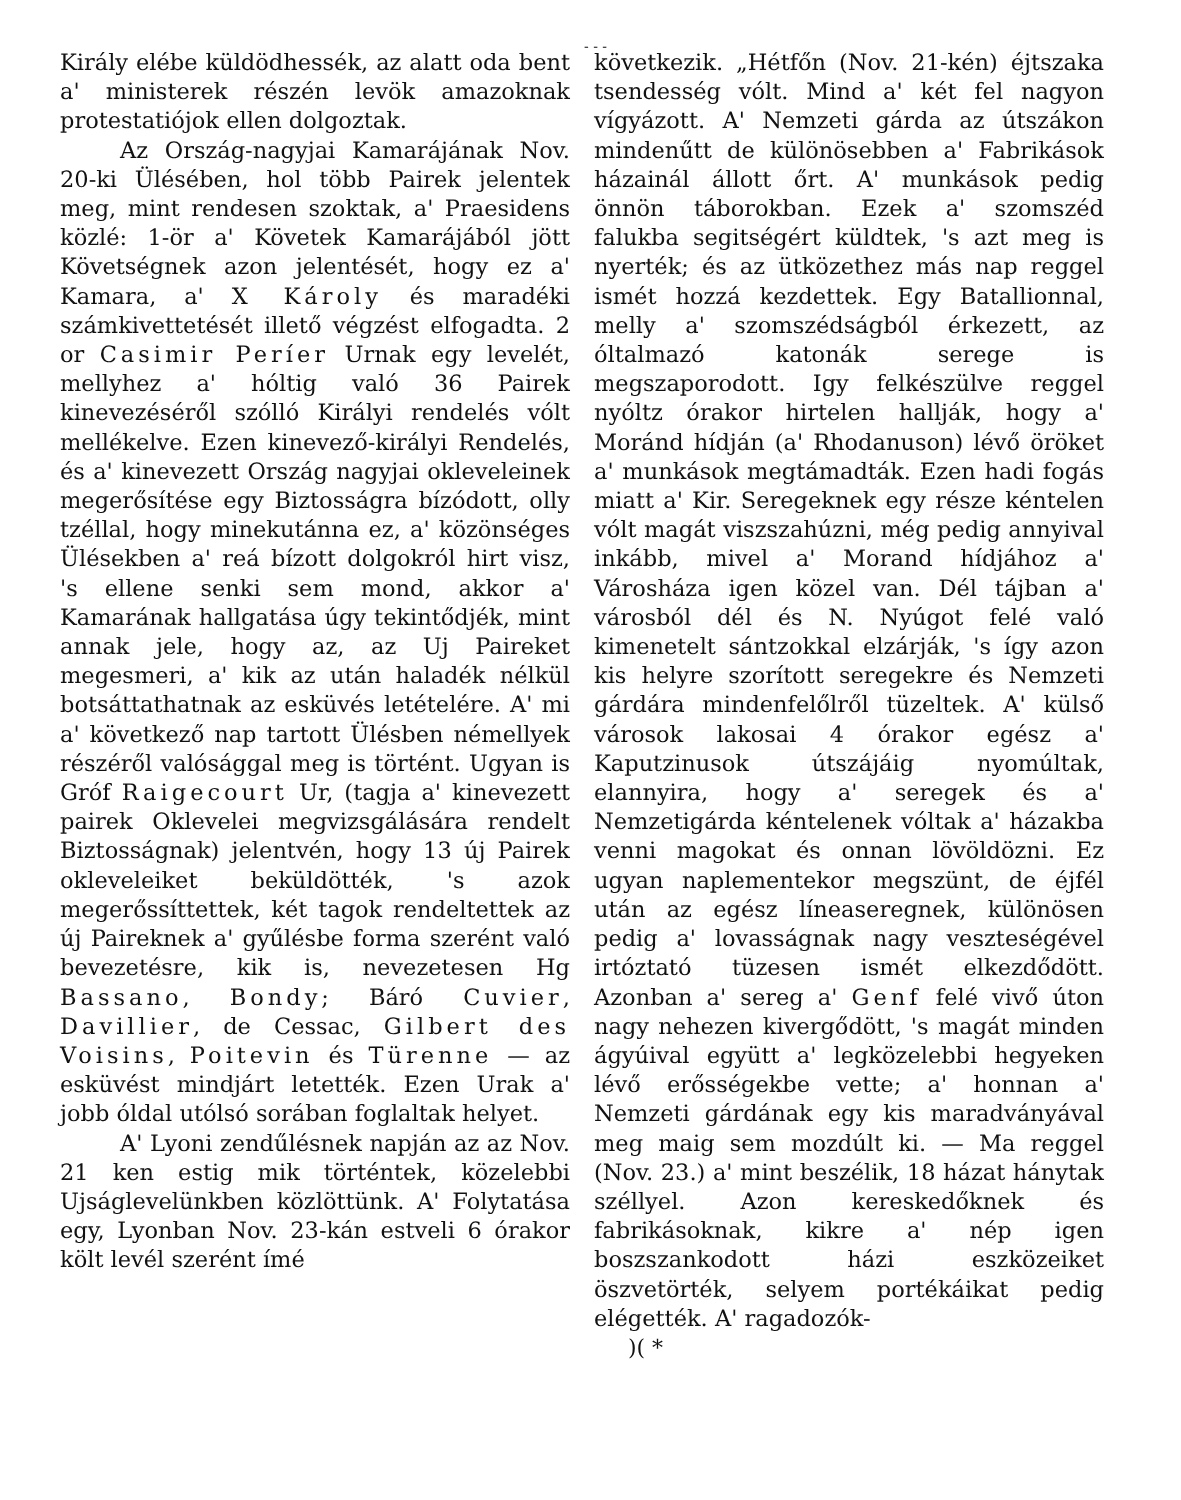- - -
Király elébe küldödhessék, az alatt oda bent a' ministerek részén levök amazoknak protestatiójok ellen dolgoztak.
Az Ország-nagyjai Kamarájának Nov. 20-ki Ülésében, hol több Pairek jelentek meg, mint rendesen szoktak, a' Praesidens közlé: 1-ör a' Követek Kamarájából jött Követségnek azon jelentését, hogy ez a' Kamara, a' X Károly és maradéki számkivettetését illető végzést elfogadta. 2 or Casimir Períer Urnak egy levelét, mellyhez a' hóltig való 36 Pairek kinevezéséről szólló Királyi rendelés vólt mellékelve. Ezen kinevező-királyi Rendelés, és a' kinevezett Ország nagyjai okleveleinek megerősítése egy Biztosságra bízódott, olly tzéllal, hogy minekutánna ez, a' közönséges Ülésekben a' reá bízott dolgokról hirt visz, 's ellene senki sem mond, akkor a' Kamarának hallgatása úgy tekintődjék, mint annak jele, hogy az, az Uj Paireket megesmeri, a' kik az után haladék nélkül botsáttathatnak az esküvés letételére. A' mi a' következő nap tartott Ülésben némellyek részéről valósággal meg is történt. Ugyan is Gróf Raigecourt Ur, (tagja a' kinevezett pairek Oklevelei megvizsgálására rendelt Biztosságnak) jelentvén, hogy 13 új Pairek okleveleiket beküldötték, 's azok megerőssíttettek, két tagok rendeltettek az új Paireknek a' gyűlésbe forma szerént való bevezetésre, kik is, nevezetesen Hg Bassano, Bondy; Báró Cuvier, Davillier, de Cessac, Gilbert des Voisins, Poitevin és Türenne — az esküvést mindjárt letették. Ezen Urak a' jobb óldal utólsó sorában foglaltak helyet.
A' Lyoni zendűlésnek napján az az Nov. 21 ken estig mik történtek, közelebbi Ujságlevelünkben közlöttünk. A' Folytatása egy, Lyonban Nov. 23-kán estveli 6 órakor költ levél szerént ímé
következik. „Hétfőn (Nov. 21-kén) éjtszaka tsendesség vólt. Mind a' két fel nagyon vígyázott. A' Nemzeti gárda az útszákon mindenűtt de különösebben a' Fabrikások házainál állott őrt. A' munkások pedig önnön táborokban. Ezek a' szomszéd falukba segitségért küldtek, 's azt meg is nyerték; és az ütközethez más nap reggel ismét hozzá kezdettek. Egy Batallionnal, melly a' szomszédságból érkezett, az óltalmazó katonák serege is megszaporodott. Igy felkészülve reggel nyóltz órakor hirtelen hallják, hogy a' Moránd hídján (a' Rhodanuson) lévő öröket a' munkások megtámadták. Ezen hadi fogás miatt a' Kir. Seregeknek egy része kéntelen vólt magát viszszahúzni, még pedig annyival inkább, mivel a' Morand hídjához a' Városháza igen közel van. Dél tájban a' városból dél és N. Nyúgot felé való kimenetelt sántzokkal elzárják, 's így azon kis helyre szorított seregekre és Nemzeti gárdára mindenfelőlről tüzeltek. A' külső városok lakosai 4 órakor egész a' Kaputzinusok útszájáig nyomúltak, elannyira, hogy a' seregek és a' Nemzetigárda kéntelenek vóltak a' házakba venni magokat és onnan lövöldözni. Ez ugyan naplementekor megszünt, de éjfél után az egész líneaseregnek, különösen pedig a' lovasságnak nagy veszteségével irtóztató tüzesen ismét elkezdődött. Azonban a' sereg a' Genf felé vivő úton nagy nehezen kivergődött, 's magát minden ágyúival együtt a' legközelebbi hegyeken lévő erősségekbe vette; a' honnan a' Nemzeti gárdának egy kis maradványával meg maig sem mozdúlt ki. — Ma reggel (Nov. 23.) a' mint beszélik, 18 házat hánytak széllyel. Azon kereskedőknek és fabrikásoknak, kikre a' nép igen boszszankodott házi eszközeiket öszvetörték, selyem portékáikat pedig elégették. A' ragadozók-
)( *